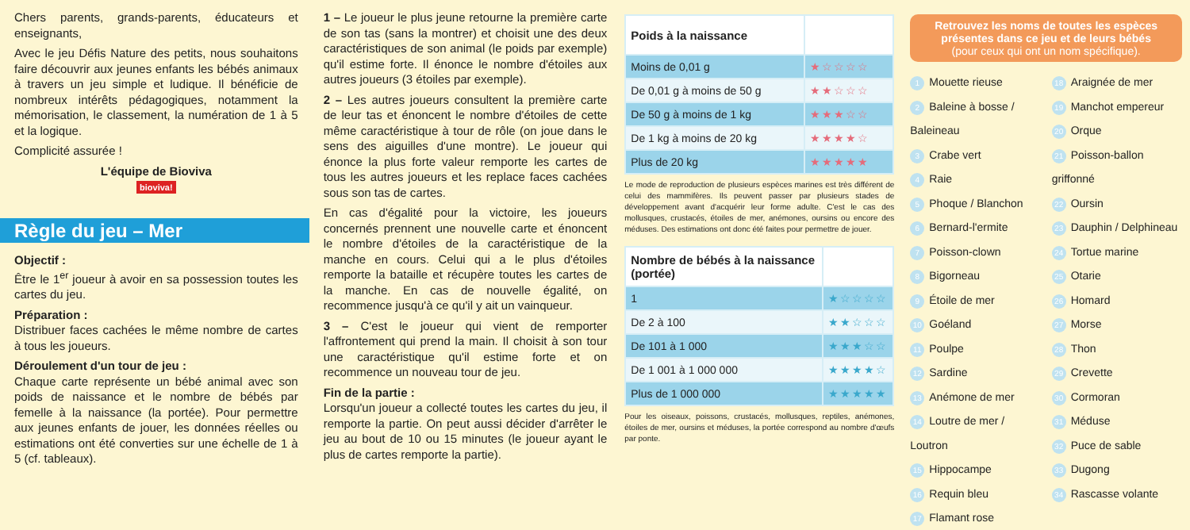Chers parents, grands-parents, éducateurs et enseignants,
Avec le jeu Défis Nature des petits, nous souhaitons faire découvrir aux jeunes enfants les bébés animaux à travers un jeu simple et ludique. Il bénéficie de nombreux intérêts pédagogiques, notamment la mémorisation, le classement, la numération de 1 à 5 et la logique.
Complicité assurée !
L'équipe de Bioviva
bioviva!
Règle du jeu – Mer
Objectif :
Être le 1<sup>er</sup> joueur à avoir en sa possession toutes les cartes du jeu.
Préparation :
Distribuer faces cachées le même nombre de cartes à tous les joueurs.
Déroulement d'un tour de jeu :
Chaque carte représente un bébé animal avec son poids de naissance et le nombre de bébés par femelle à la naissance (la portée). Pour permettre aux jeunes enfants de jouer, les données réelles ou estimations ont été converties sur une échelle de 1 à 5 (cf. tableaux).
1 – Le joueur le plus jeune retourne la première carte de son tas (sans la montrer) et choisit une des deux caractéristiques de son animal (le poids par exemple) qu'il estime forte. Il énonce le nombre d'étoiles aux autres joueurs (3 étoiles par exemple).
2 – Les autres joueurs consultent la première carte de leur tas et énoncent le nombre d'étoiles de cette même caractéristique à tour de rôle (on joue dans le sens des aiguilles d'une montre). Le joueur qui énonce la plus forte valeur remporte les cartes de tous les autres joueurs et les replace faces cachées sous son tas de cartes.
En cas d'égalité pour la victoire, les joueurs concernés prennent une nouvelle carte et énoncent le nombre d'étoiles de la caractéristique de la manche en cours. Celui qui a le plus d'étoiles remporte la bataille et récupère toutes les cartes de la manche. En cas de nouvelle égalité, on recommence jusqu'à ce qu'il y ait un vainqueur.
3 – C'est le joueur qui vient de remporter l'affrontement qui prend la main. Il choisit à son tour une caractéristique qu'il estime forte et on recommence un nouveau tour de jeu.
Fin de la partie :
Lorsqu'un joueur a collecté toutes les cartes du jeu, il remporte la partie. On peut aussi décider d'arrêter le jeu au bout de 10 ou 15 minutes (le joueur ayant le plus de cartes remporte la partie).
| Poids à la naissance | |
| --- | --- |
| Moins de 0,01 g | ★☆☆☆☆ |
| De 0,01 g à moins de 50 g | ★★☆☆☆ |
| De 50 g à moins de 1 kg | ★★★☆☆ |
| De 1 kg à moins de 20 kg | ★★★★☆ |
| Plus de 20 kg | ★★★★★ |
Le mode de reproduction de plusieurs espèces marines est très différent de celui des mammifères. Ils peuvent passer par plusieurs stades de développement avant d'acquérir leur forme adulte. C'est le cas des mollusques, crustacés, étoiles de mer, anémones, oursins ou encore des méduses. Des estimations ont donc été faites pour permettre de jouer.
| Nombre de bébés à la naissance (portée) | |
| --- | --- |
| 1 | ★☆☆☆☆ |
| De 2 à 100 | ★★☆☆☆ |
| De 101 à 1 000 | ★★★☆☆ |
| De 1 001 à 1 000 000 | ★★★★☆ |
| Plus de 1 000 000 | ★★★★★ |
Pour les oiseaux, poissons, crustacés, mollusques, reptiles, anémones, étoiles de mer, oursins et méduses, la portée correspond au nombre d'œufs par ponte.
Retrouvez les noms de toutes les espèces présentes dans ce jeu et de leurs bébés
(pour ceux qui ont un nom spécifique).
1 Mouette rieuse
2 Baleine à bosse / Baleineau
3 Crabe vert
4 Raie
5 Phoque / Blanchon
6 Bernard-l'ermite
7 Poisson-clown
8 Bigorneau
9 Étoile de mer
10 Goéland
11 Poulpe
12 Sardine
13 Anémone de mer
14 Loutre de mer / Loutron
15 Hippocampe
16 Requin bleu
17 Flamant rose
18 Araignée de mer
19 Manchot empereur
20 Orque
21 Poisson-ballon griffonné
22 Oursin
23 Dauphin / Delphineau
24 Tortue marine
25 Otarie
26 Homard
27 Morse
28 Thon
29 Crevette
30 Cormoran
31 Méduse
32 Puce de sable
33 Dugong
34 Rascasse volante